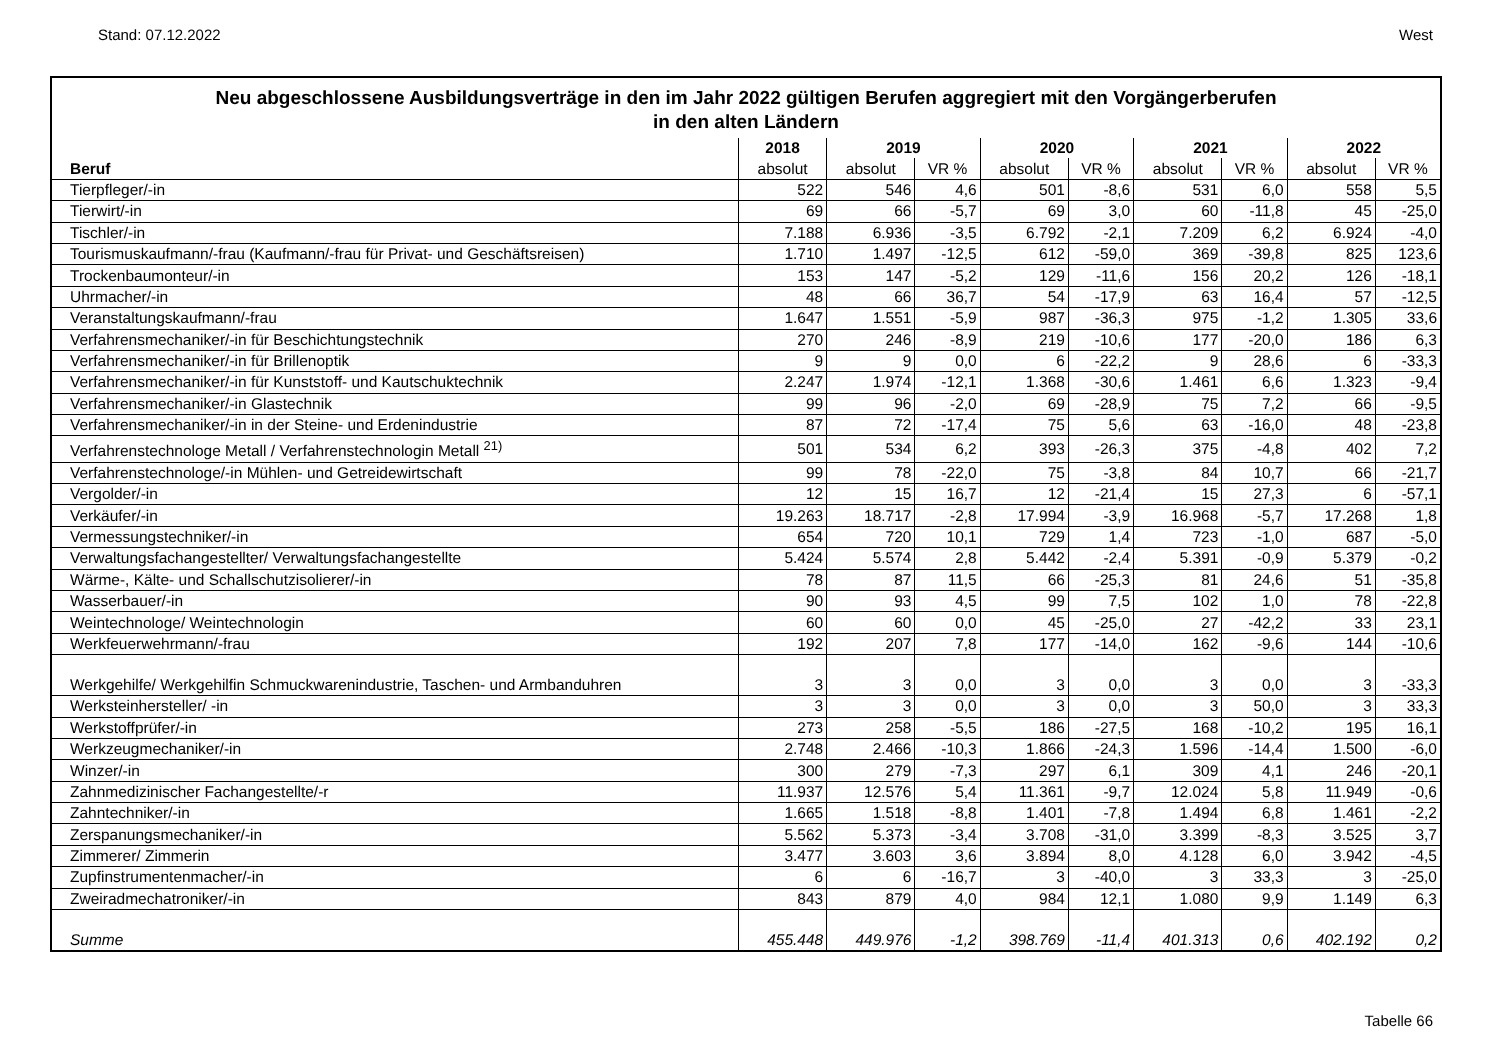Stand: 07.12.2022 West
Neu abgeschlossene Ausbildungsverträge in den im Jahr 2022 gültigen Berufen aggregiert mit den Vorgängerberufen
in den alten Ländern
| | 2018 | 2019 | | 2020 | | 2021 | | 2022 | |
| --- | --- | --- | --- | --- | --- | --- | --- | --- | --- |
| Beruf | absolut | absolut | VR % | absolut | VR % | absolut | VR % | absolut | VR % |
| Tierpfleger/-in | 522 | 546 | 4,6 | 501 | -8,6 | 531 | 6,0 | 558 | 5,5 |
| Tierwirt/-in | 69 | 66 | -5,7 | 69 | 3,0 | 60 | -11,8 | 45 | -25,0 |
| Tischler/-in | 7.188 | 6.936 | -3,5 | 6.792 | -2,1 | 7.209 | 6,2 | 6.924 | -4,0 |
| Tourismuskaufmann/-frau (Kaufmann/-frau für Privat- und Geschäftsreisen) | 1.710 | 1.497 | -12,5 | 612 | -59,0 | 369 | -39,8 | 825 | 123,6 |
| Trockenbaumonteur/-in | 153 | 147 | -5,2 | 129 | -11,6 | 156 | 20,2 | 126 | -18,1 |
| Uhrmacher/-in | 48 | 66 | 36,7 | 54 | -17,9 | 63 | 16,4 | 57 | -12,5 |
| Veranstaltungskaufmann/-frau | 1.647 | 1.551 | -5,9 | 987 | -36,3 | 975 | -1,2 | 1.305 | 33,6 |
| Verfahrensmechaniker/-in für Beschichtungstechnik | 270 | 246 | -8,9 | 219 | -10,6 | 177 | -20,0 | 186 | 6,3 |
| Verfahrensmechaniker/-in für Brillenoptik | 9 | 9 | 0,0 | 6 | -22,2 | 9 | 28,6 | 6 | -33,3 |
| Verfahrensmechaniker/-in für Kunststoff- und Kautschuktechnik | 2.247 | 1.974 | -12,1 | 1.368 | -30,6 | 1.461 | 6,6 | 1.323 | -9,4 |
| Verfahrensmechaniker/-in Glastechnik | 99 | 96 | -2,0 | 69 | -28,9 | 75 | 7,2 | 66 | -9,5 |
| Verfahrensmechaniker/-in in der Steine- und Erdenindustrie | 87 | 72 | -17,4 | 75 | 5,6 | 63 | -16,0 | 48 | -23,8 |
| Verfahrenstechnologe Metall / Verfahrenstechnologin Metall <sup>21)</sup> | 501 | 534 | 6,2 | 393 | -26,3 | 375 | -4,8 | 402 | 7,2 |
| Verfahrenstechnologe/-in Mühlen- und Getreidewirtschaft | 99 | 78 | -22,0 | 75 | -3,8 | 84 | 10,7 | 66 | -21,7 |
| Vergolder/-in | 12 | 15 | 16,7 | 12 | -21,4 | 15 | 27,3 | 6 | -57,1 |
| Verkäufer/-in | 19.263 | 18.717 | -2,8 | 17.994 | -3,9 | 16.968 | -5,7 | 17.268 | 1,8 |
| Vermessungstechniker/-in | 654 | 720 | 10,1 | 729 | 1,4 | 723 | -1,0 | 687 | -5,0 |
| Verwaltungsfachangestellter/ Verwaltungsfachangestellte | 5.424 | 5.574 | 2,8 | 5.442 | -2,4 | 5.391 | -0,9 | 5.379 | -0,2 |
| Wärme-, Kälte- und Schallschutzisolierer/-in | 78 | 87 | 11,5 | 66 | -25,3 | 81 | 24,6 | 51 | -35,8 |
| Wasserbauer/-in | 90 | 93 | 4,5 | 99 | 7,5 | 102 | 1,0 | 78 | -22,8 |
| Weintechnologe/ Weintechnologin | 60 | 60 | 0,0 | 45 | -25,0 | 27 | -42,2 | 33 | 23,1 |
| Werkfeuerwehrmann/-frau | 192 | 207 | 7,8 | 177 | -14,0 | 162 | -9,6 | 144 | -10,6 |
| Werkgehilfe/ Werkgehilfin Schmuckwarenindustrie, Taschen- und Armbanduhren | 3 | 3 | 0,0 | 3 | 0,0 | 3 | 0,0 | 3 | -33,3 |
| Werksteinhersteller/ -in | 3 | 3 | 0,0 | 3 | 0,0 | 3 | 50,0 | 3 | 33,3 |
| Werkstoffprüfer/-in | 273 | 258 | -5,5 | 186 | -27,5 | 168 | -10,2 | 195 | 16,1 |
| Werkzeugmechaniker/-in | 2.748 | 2.466 | -10,3 | 1.866 | -24,3 | 1.596 | -14,4 | 1.500 | -6,0 |
| Winzer/-in | 300 | 279 | -7,3 | 297 | 6,1 | 309 | 4,1 | 246 | -20,1 |
| Zahnmedizinischer Fachangestellte/-r | 11.937 | 12.576 | 5,4 | 11.361 | -9,7 | 12.024 | 5,8 | 11.949 | -0,6 |
| Zahntechniker/-in | 1.665 | 1.518 | -8,8 | 1.401 | -7,8 | 1.494 | 6,8 | 1.461 | -2,2 |
| Zerspanungsmechaniker/-in | 5.562 | 5.373 | -3,4 | 3.708 | -31,0 | 3.399 | -8,3 | 3.525 | 3,7 |
| Zimmerer/ Zimmerin | 3.477 | 3.603 | 3,6 | 3.894 | 8,0 | 4.128 | 6,0 | 3.942 | -4,5 |
| Zupfinstrumentenmacher/-in | 6 | 6 | -16,7 | 3 | -40,0 | 3 | 33,3 | 3 | -25,0 |
| Zweiradmechatroniker/-in | 843 | 879 | 4,0 | 984 | 12,1 | 1.080 | 9,9 | 1.149 | 6,3 |
| Summe | 455.448 | 449.976 | -1,2 | 398.769 | -11,4 | 401.313 | 0,6 | 402.192 | 0,2 |
Tabelle 66